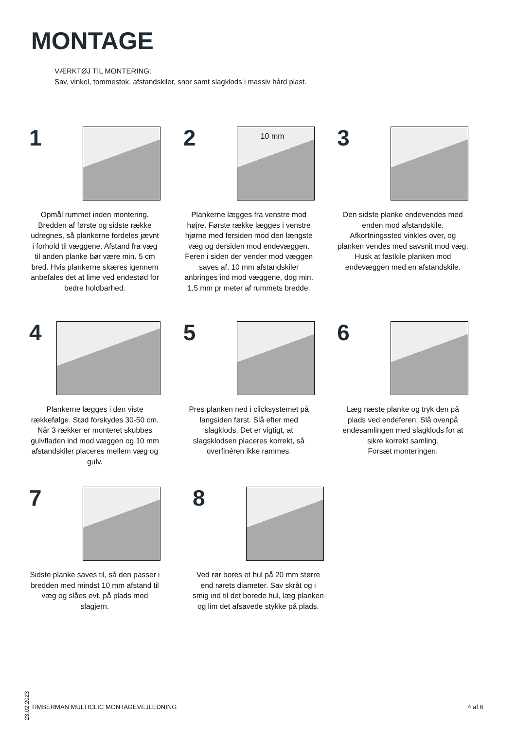MONTAGE
VÆRKTØJ TIL MONTERING:
Sav, vinkel, tommestok, afstandskiler, snor samt slagklods i massiv hård plast.
1
Opmål rummet inden montering. Bredden af første og sidste række udregnes, så plankerne fordeles jævnt i forhold til væggene. Afstand fra væg til anden planke bør være min. 5 cm bred. Hvis plankerne skæres igennem anbefales det at lime ved endestød for bedre holdbarhed.
2
10 mm
Plankerne lægges fra venstre mod højre. Første række lægges i venstre hjørne med fersiden mod den længste væg og dersiden mod endevæggen. Feren i siden der vender mod væggen saves af. 10 mm afstandskiler anbringes ind mod væggene, dog min. 1,5 mm pr meter af rummets bredde.
3
Den sidste planke endevendes med enden mod afstandskile. Afkortningssted vinkles over, og planken vendes med savsnit mod væg. Husk at fastkile planken mod endevæggen med en afstandskile.
4
Plankerne lægges i den viste rækkefølge. Stød forskydes 30-50 cm. Når 3 rækker er monteret skubbes gulvfladen ind mod væggen og 10 mm afstandskiler placeres mellem væg og gulv.
5
Pres planken ned i clicksystemet på langsiden først. Slå efter med slagklods. Det er vigtigt, at slagsklodsen placeres korrekt, så overfinéren ikke rammes.
6
Læg næste planke og tryk den på plads ved endeferen. Slå ovenpå endesamlingen med slagklods for at sikre korrekt samling.
Forsæt monteringen.
7
Sidste planke saves til, så den passer i bredden med mindst 10 mm afstand til væg og slåes evt. på plads med slagjern.
8
Ved rør bores et hul på 20 mm større end rørets diameter. Sav skråt og i smig ind til det borede hul, læg planken og lim det afsavede stykke på plads.
23.02.2023
TIMBERMAN MULTICLIC MONTAGEVEJLEDNING 4 af 6